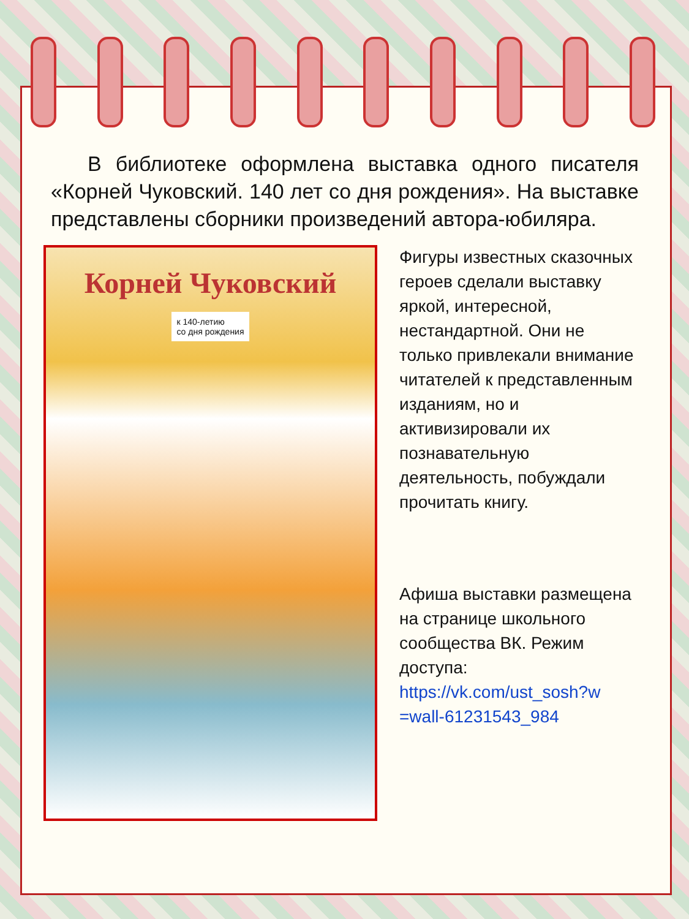В библиотеке оформлена выставка одного писателя «Корней Чуковский. 140 лет со дня рождения». На выставке представлены сборники произведений автора-юбиляра.
Корней Чуковский
к 140-летию
со дня рождения
Фигуры известных сказочных героев сделали выставку яркой, интересной, нестандартной. Они не только привлекали внимание читателей к представленным изданиям, но и активизировали их познавательную деятельность, побуждали прочитать книгу.
Афиша выставки размещена на странице школьного сообщества ВК. Режим доступа: https://vk.com/ust_sosh?w =wall-61231543_984